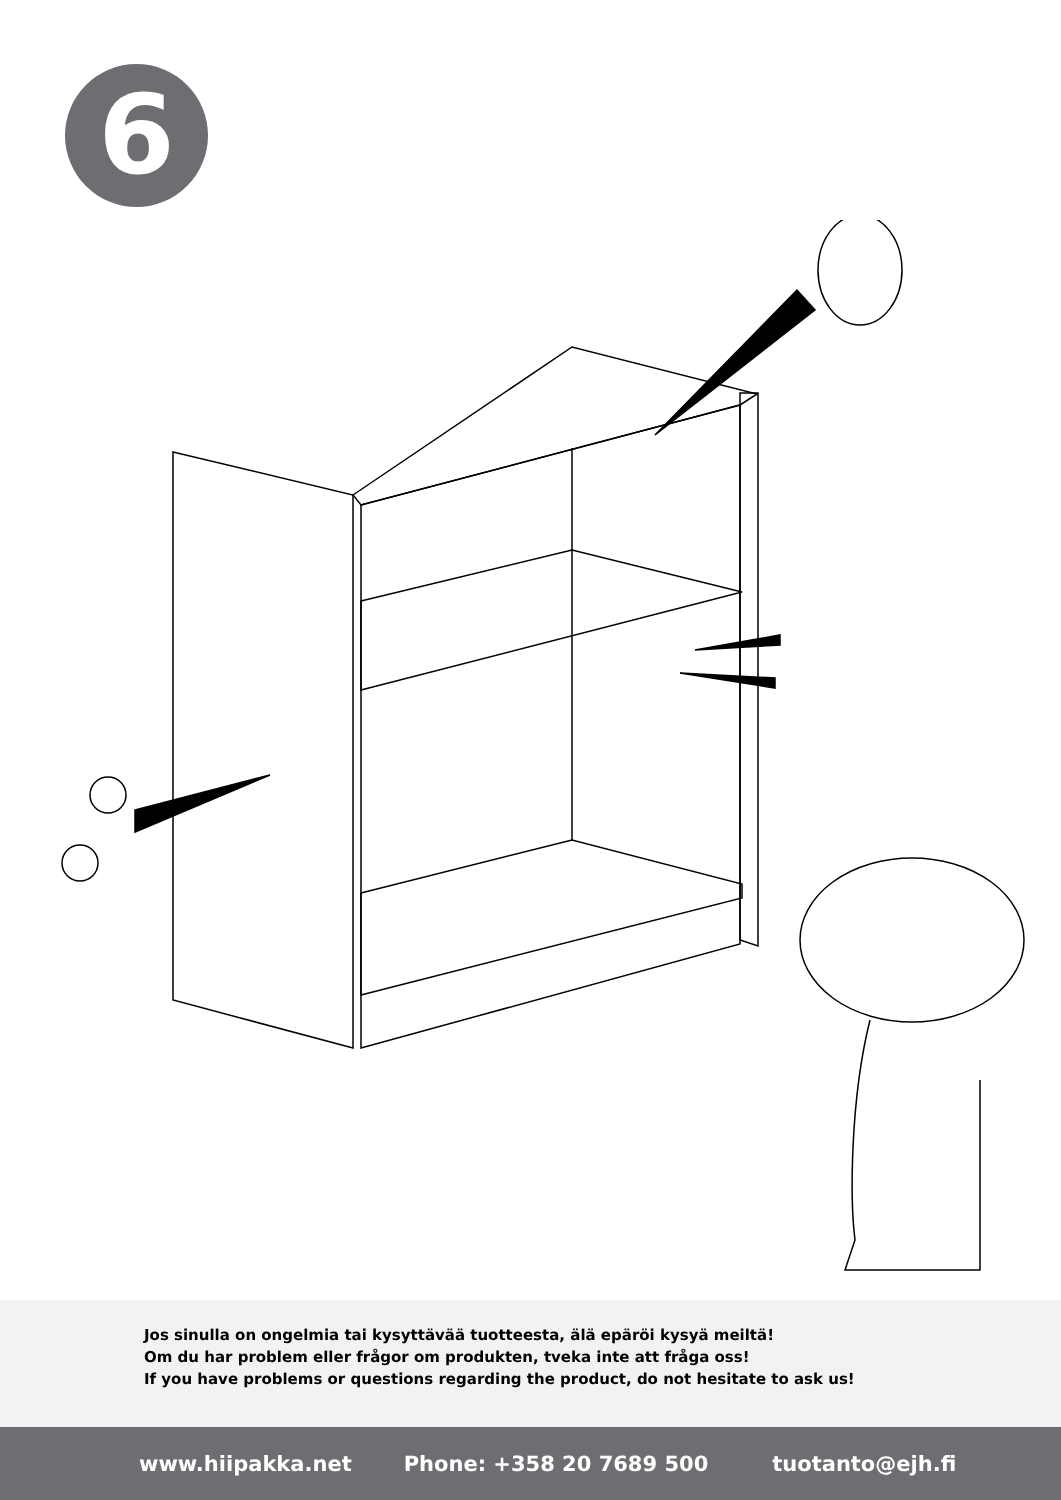6
Jos sinulla on ongelmia tai kysyttävää tuotteesta, älä epäröi kysyä meiltä!
Om du har problem eller frågor om produkten, tveka inte att fråga oss!
If you have problems or questions regarding the product, do not hesitate to ask us!
www.hiipakka.net Phone: +358 20 7689 500 tuotanto@ejh.fi